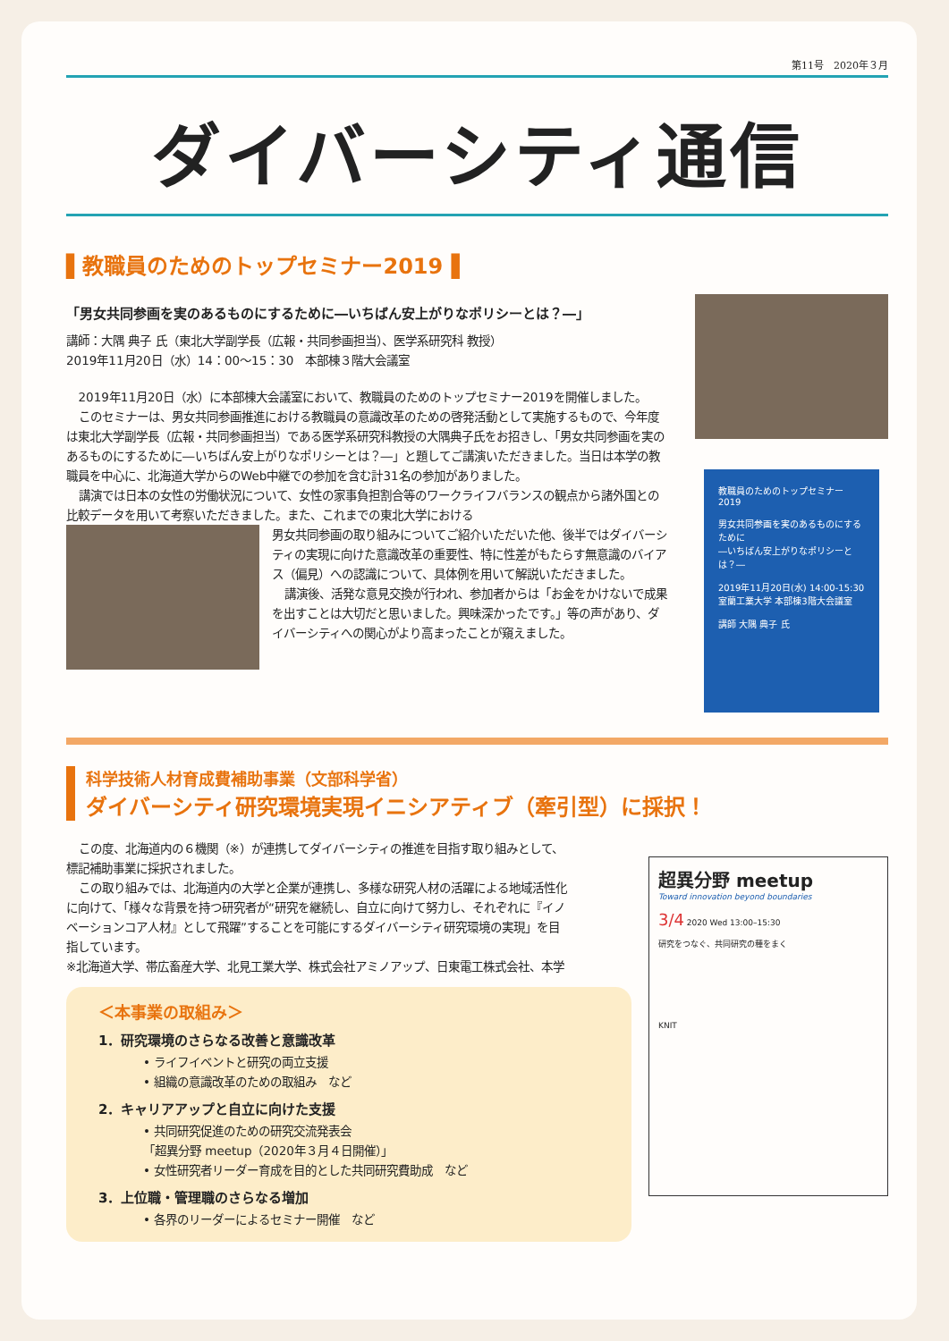第11号　2020年３月
ダイバーシティ通信
▌教職員のためのトップセミナー2019▐
「男女共同参画を実のあるものにするために―いちばん安上がりなポリシーとは？―」
講師：大隅 典子 氏（東北大学副学長（広報・共同参画担当）、医学系研究科 教授）
2019年11月20日（水）14：00～15：30　本部棟３階大会議室
2019年11月20日（水）に本部棟大会議室において、教職員のためのトップセミナー2019を開催しました。
このセミナーは、男女共同参画推進における教職員の意識改革のための啓発活動として実施するもので、今年度は東北大学副学長（広報・共同参画担当）である医学系研究科教授の大隅典子氏をお招きし、「男女共同参画を実のあるものにするために―いちばん安上がりなポリシーとは？―」と題してご講演いただきました。当日は本学の教職員を中心に、北海道大学からのWeb中継での参加を含む計31名の参加がありました。
講演では日本の女性の労働状況について、女性の家事負担割合等のワークライフバランスの観点から諸外国との比較データを用いて考察いただきました。また、これまでの東北大学における
男女共同参画の取り組みについてご紹介いただいた他、後半ではダイバーシティの実現に向けた意識改革の重要性、特に性差がもたらす無意識のバイアス（偏見）への認識について、具体例を用いて解説いただきました。
講演後、活発な意見交換が行われ、参加者からは「お金をかけないで成果を出すことは大切だと思いました。興味深かったです。」等の声があり、ダイバーシティへの関心がより高まったことが窺えました。
教職員のためのトップセミナー2019
男女共同参画を実のあるものにするために
―いちばん安上がりなポリシーとは？―
2019年11月20日(水) 14:00-15:30
室蘭工業大学 本部棟3階大会議室
講師 大隅 典子 氏
科学技術人材育成費補助事業（文部科学省）
ダイバーシティ研究環境実現イニシアティブ（牽引型）に採択！
この度、北海道内の６機関（※）が連携してダイバーシティの推進を目指す取り組みとして、標記補助事業に採択されました。
この取り組みでは、北海道内の大学と企業が連携し、多様な研究人材の活躍による地域活性化に向けて、「様々な背景を持つ研究者が“研究を継続し、自立に向けて努力し、それぞれに『イノベーションコア人材』として飛躍”することを可能にするダイバーシティ研究環境の実現」を目指しています。
※北海道大学、帯広畜産大学、北見工業大学、株式会社アミノアップ、日東電工株式会社、本学
＜本事業の取組み＞
1．研究環境のさらなる改善と意識改革
• ライフイベントと研究の両立支援
• 組織の意識改革のための取組み　など
2．キャリアアップと自立に向けた支援
• 共同研究促進のための研究交流発表会
「超異分野 meetup（2020年３月４日開催）」
• 女性研究者リーダー育成を目的とした共同研究費助成　など
3．上位職・管理職のさらなる増加
• 各界のリーダーによるセミナー開催　など
超異分野 meetup
Toward innovation beyond boundaries
3/4 2020 Wed 13:00–15:30
研究をつなぐ、共同研究の種をまく
KNIT